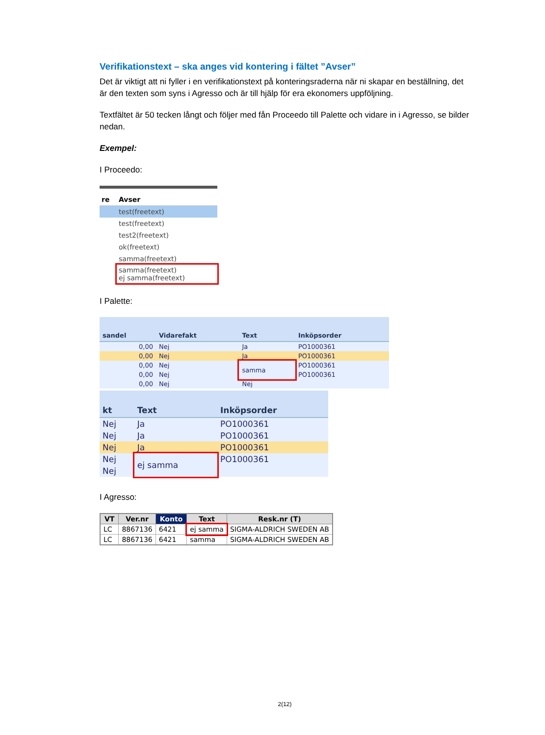Verifikationstext – ska anges vid kontering i fältet ”Avser”
Det är viktigt att ni fyller i en verifikationstext på konteringsraderna när ni skapar en beställning, det är den texten som syns i Agresso och är till hjälp för era ekonomers uppföljning.
Textfältet är 50 tecken långt och följer med fån Proceedo till Palette och vidare in i Agresso, se bilder nedan.
Exempel:
I Proceedo:
| re | Avser |
| --- | --- |
| | test(freetext) |
| | test(freetext) |
| | test2(freetext) |
| | ok(freetext) |
| | samma(freetext) |
| | samma(freetext) ej samma(freetext) |
I Palette:
| sandel | Vidarefakt | Text | Inköpsorder |
| --- | --- | --- | --- |
| 0,00 | Nej | Ja | PO1000361 |
| 0,00 | Nej | Ja | PO1000361 |
| 0,00 | Nej | samma | PO1000361 |
| 0,00 | Nej | | PO1000361 |
| 0,00 | Nej | Nej | |
| kt | Text | Inköpsorder |
| --- | --- | --- |
| Nej | Ja | PO1000361 |
| Nej | Ja | PO1000361 |
| Nej | Ja | PO1000361 |
| Nej | ej samma | PO1000361 |
| Nej | | |
I Agresso:
| VT | Ver.nr | Konto | Text | Resk.nr (T) |
| --- | --- | --- | --- | --- |
| LC | 8867136 | 6421 | ej samma | SIGMA-ALDRICH SWEDEN AB |
| LC | 8867136 | 6421 | samma | SIGMA-ALDRICH SWEDEN AB |
2(12)